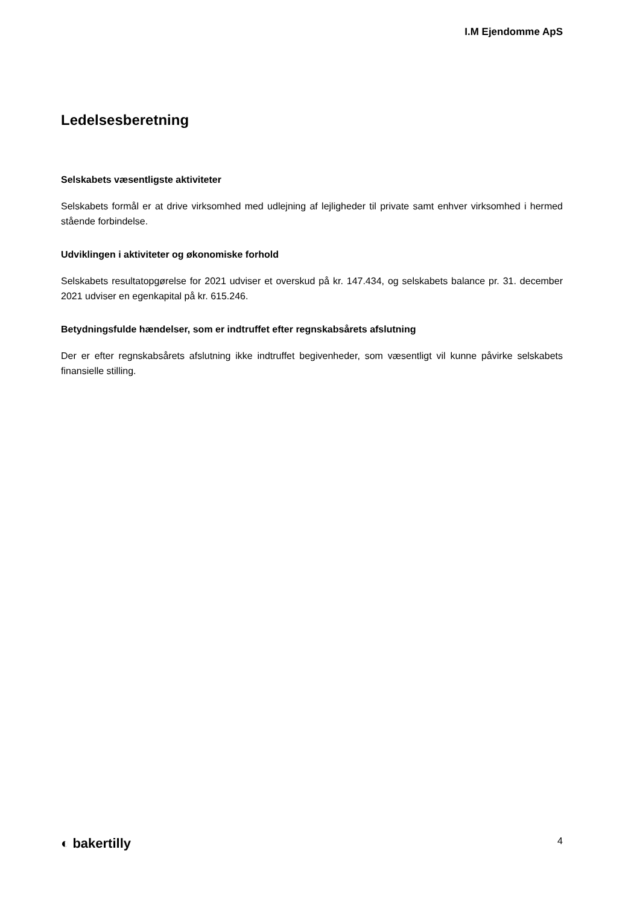I.M Ejendomme ApS
Ledelsesberetning
Selskabets væsentligste aktiviteter
Selskabets formål er at drive virksomhed med udlejning af lejligheder til private samt enhver virksomhed i hermed stående forbindelse.
Udviklingen i aktiviteter og økonomiske forhold
Selskabets resultatopgørelse for 2021 udviser et overskud på kr. 147.434, og selskabets balance pr. 31. december 2021 udviser en egenkapital på kr. 615.246.
Betydningsfulde hændelser, som er indtruffet efter regnskabsårets afslutning
Der er efter regnskabsårets afslutning ikke indtruffet begivenheder, som væsentligt vil kunne påvirke selskabets finansielle stilling.
◐ bakertilly 4